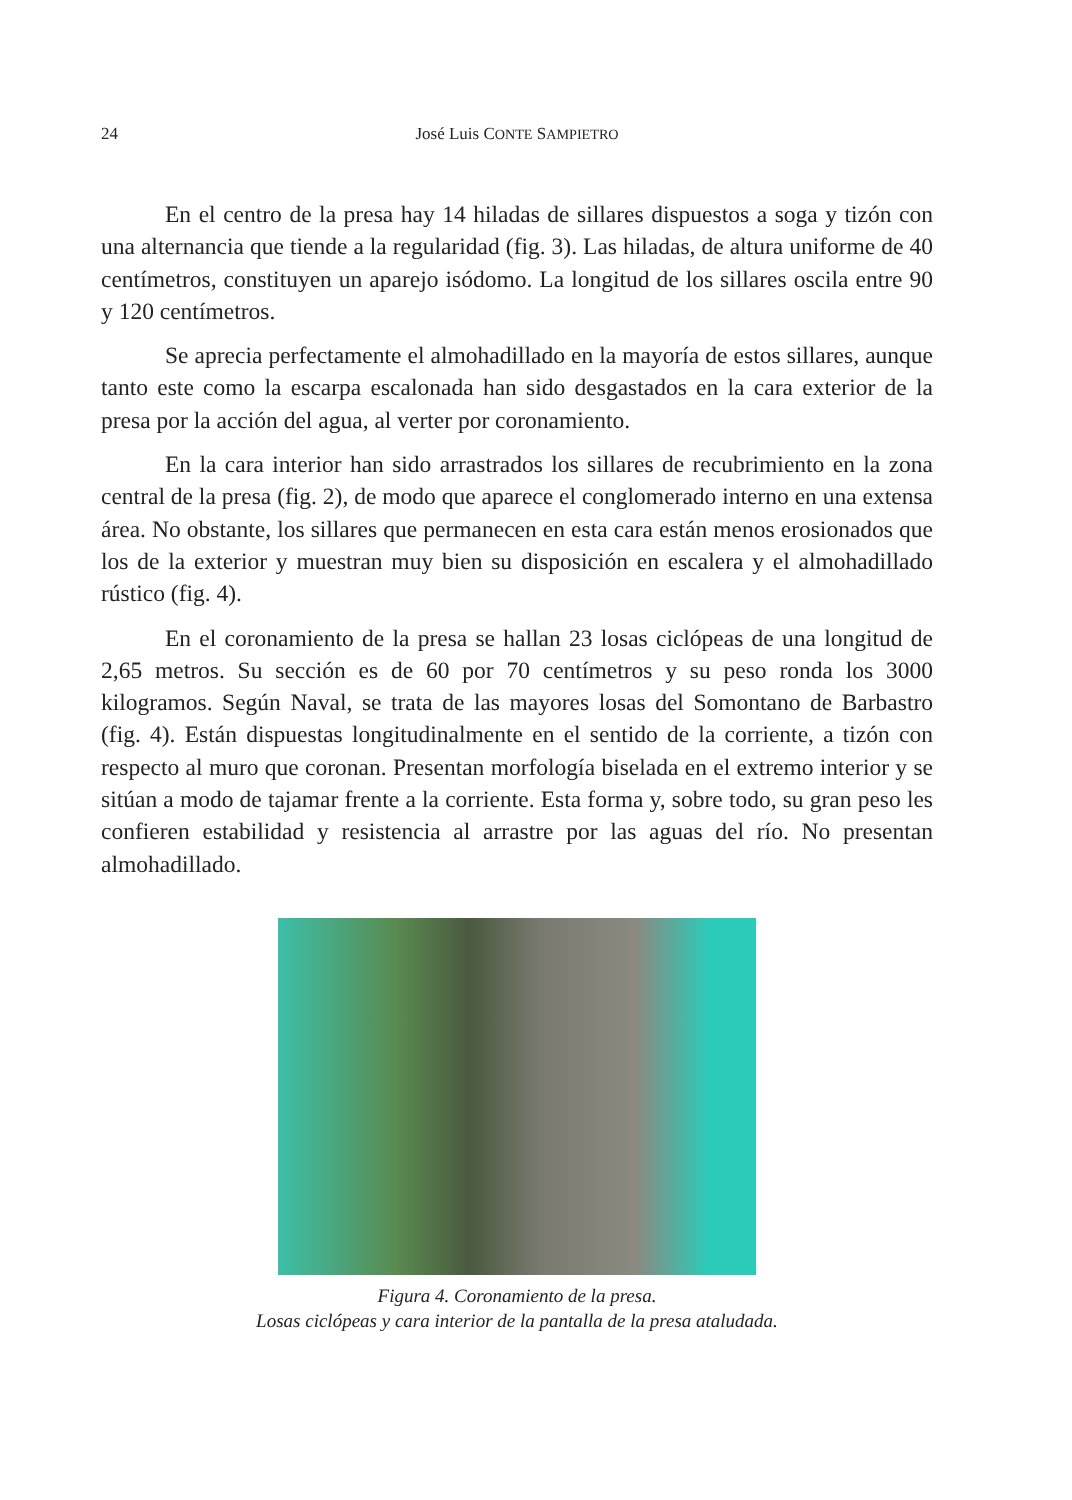24 José Luis CONTE SAMPIETRO
En el centro de la presa hay 14 hiladas de sillares dispuestos a soga y tizón con una alternancia que tiende a la regularidad (fig. 3). Las hiladas, de altura uniforme de 40 centímetros, constituyen un aparejo isódomo. La longitud de los sillares oscila entre 90 y 120 centímetros.
Se aprecia perfectamente el almohadillado en la mayoría de estos sillares, aunque tanto este como la escarpa escalonada han sido desgastados en la cara exterior de la presa por la acción del agua, al verter por coronamiento.
En la cara interior han sido arrastrados los sillares de recubrimiento en la zona central de la presa (fig. 2), de modo que aparece el conglomerado interno en una extensa área. No obstante, los sillares que permanecen en esta cara están menos erosionados que los de la exterior y muestran muy bien su disposición en escalera y el almohadillado rústico (fig. 4).
En el coronamiento de la presa se hallan 23 losas ciclópeas de una longitud de 2,65 metros. Su sección es de 60 por 70 centímetros y su peso ronda los 3000 kilogramos. Según Naval, se trata de las mayores losas del Somontano de Barbastro (fig. 4). Están dispuestas longitudinalmente en el sentido de la corriente, a tizón con respecto al muro que coronan. Presentan morfología biselada en el extremo interior y se sitúan a modo de tajamar frente a la corriente. Esta forma y, sobre todo, su gran peso les confieren estabilidad y resistencia al arrastre por las aguas del río. No presentan almohadillado.
Figura 4. Coronamiento de la presa.
Losas ciclópeas y cara interior de la pantalla de la presa ataludada.